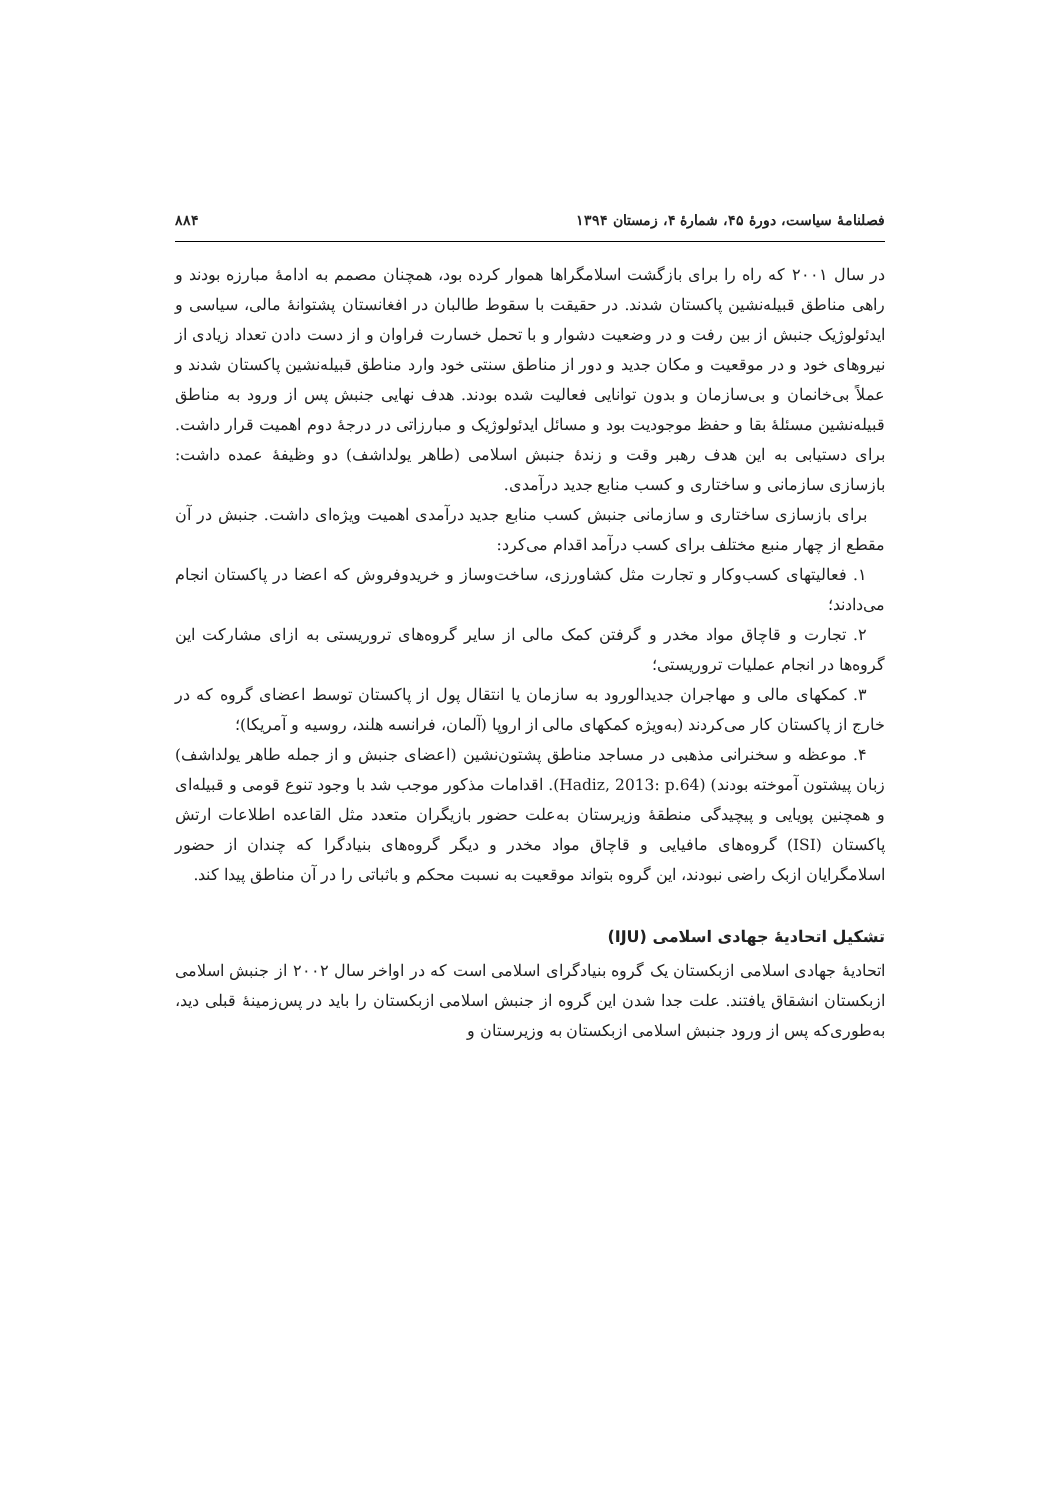فصلنامهٔ سیاست، دورهٔ ۴۵، شمارهٔ ۴، زمستان ۱۳۹۴ ۸۸۴
در سال ۲۰۰۱ که راه را برای بازگشت اسلامگراها هموار کرده بود، همچنان مصمم به ادامهٔ مبارزه بودند و راهی مناطق قبیله‌نشین پاکستان شدند. در حقیقت با سقوط طالبان در افغانستان پشتوانهٔ مالی، سیاسی و ایدئولوژیک جنبش از بین رفت و در وضعیت دشوار و با تحمل خسارت فراوان و از دست دادن تعداد زیادی از نیروهای خود و در موقعیت و مکان جدید و دور از مناطق سنتی خود وارد مناطق قبیله‌نشین پاکستان شدند و عملاً بی‌خانمان و بی‌سازمان و بدون توانایی فعالیت شده بودند. هدف نهایی جنبش پس از ورود به مناطق قبیله‌نشین مسئلهٔ بقا و حفظ موجودیت بود و مسائل ایدئولوژیک و مبارزاتی در درجهٔ دوم اهمیت قرار داشت. برای دستیابی به این هدف رهبر وقت و زندهٔ جنبش اسلامی (طاهر یولداشف) دو وظیفهٔ عمده داشت: بازسازی سازمانی و ساختاری و کسب منابع جدید درآمدی.
برای بازسازی ساختاری و سازمانی جنبش کسب منابع جدید درآمدی اهمیت ویژه‌ای داشت. جنبش در آن مقطع از چهار منبع مختلف برای کسب درآمد اقدام می‌کرد:
۱. فعالیتهای کسب‌وکار و تجارت مثل کشاورزی، ساخت‌وساز و خریدوفروش که اعضا در پاکستان انجام می‌دادند؛
۲. تجارت و قاچاق مواد مخدر و گرفتن کمک مالی از سایر گروه‌های تروریستی به ازای مشارکت این گروه‌ها در انجام عملیات تروریستی؛
۳. کمکهای مالی و مهاجران جدیدالورود به سازمان یا انتقال پول از پاکستان توسط اعضای گروه که در خارج از پاکستان کار می‌کردند (به‌ویژه کمکهای مالی از اروپا (آلمان، فرانسه هلند، روسیه و آمریکا)؛
۴. موعظه و سخنرانی مذهبی در مساجد مناطق پشتون‌نشین (اعضای جنبش و از جمله طاهر یولداشف) زبان پیشتون آموخته بودند) (Hadiz, 2013: p.64). اقدامات مذکور موجب شد با وجود تنوع قومی و قبیله‌ای و همچنین پویایی و پیچیدگی منطقهٔ وزیرستان به‌علت حضور بازیگران متعدد مثل القاعده اطلاعات ارتش پاکستان (ISI) گروه‌های مافیایی و قاچاق مواد مخدر و دیگر گروه‌های بنیادگرا که چندان از حضور اسلامگرایان ازبک راضی نبودند، این گروه بتواند موقعیت به نسبت محکم و باثباتی را در آن مناطق پیدا کند.
تشکیل اتحادیهٔ جهادی اسلامی (IJU)
اتحادیهٔ جهادی اسلامی ازبکستان یک گروه بنیادگرای اسلامی است که در اواخر سال ۲۰۰۲ از جنبش اسلامی ازبکستان انشقاق یافتند. علت جدا شدن این گروه از جنبش اسلامی ازبکستان را باید در پس‌زمینهٔ قبلی دید، به‌طوری‌که پس از ورود جنبش اسلامی ازبکستان به وزیرستان و